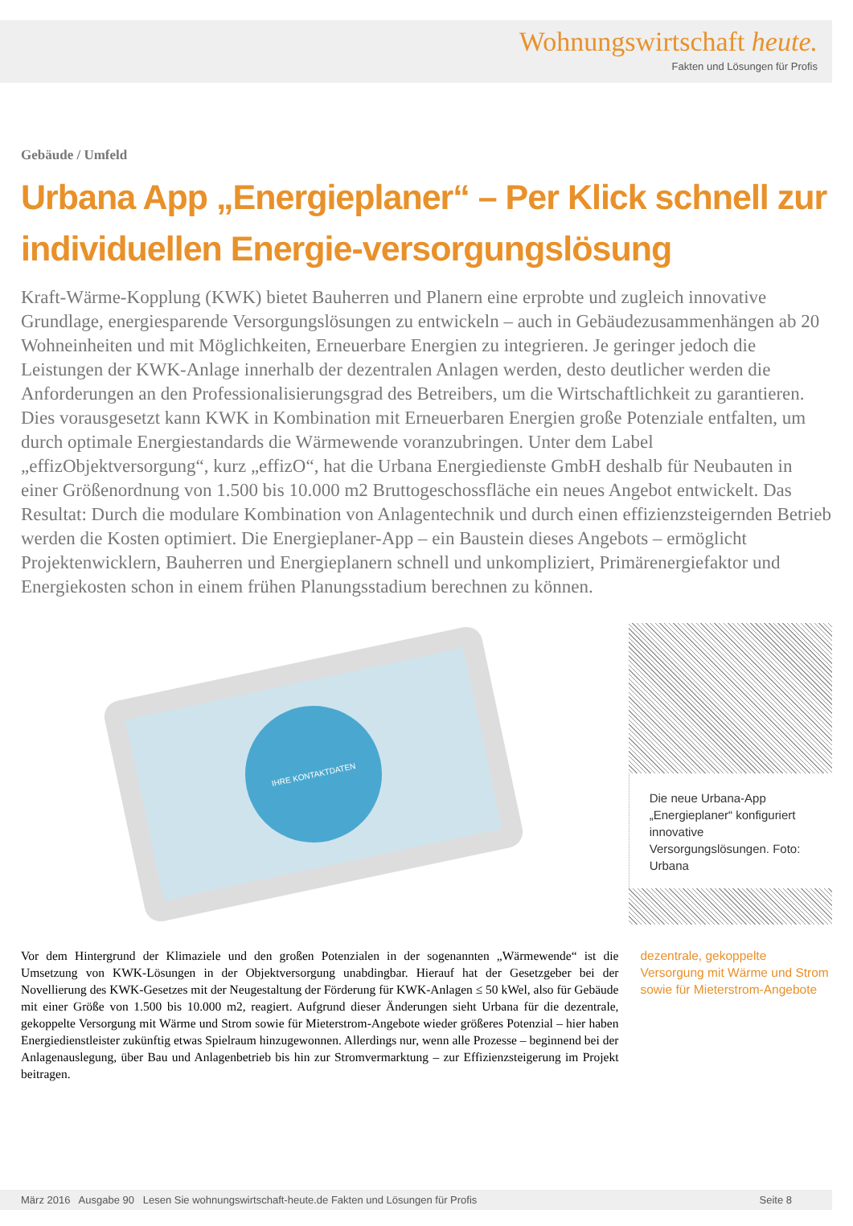Wohnungswirtschaft heute.
Fakten und Lösungen für Profis
Gebäude / Umfeld
Urbana App „Energieplaner“ – Per Klick schnell zur individuellen Energie-versorgungslösung
Kraft-Wärme-Kopplung (KWK) bietet Bauherren und Planern eine erprobte und zugleich innovative Grundlage, energiesparende Versorgungslösungen zu entwickeln – auch in Gebäudezusammenhängen ab 20 Wohneinheiten und mit Möglichkeiten, Erneuerbare Energien zu integrieren. Je geringer jedoch die Leistungen der KWK-Anlage innerhalb der dezentralen Anlagen werden, desto deutlicher werden die Anforderungen an den Professionalisierungsgrad des Betreibers, um die Wirtschaftlichkeit zu garantieren. Dies vorausgesetzt kann KWK in Kombination mit Erneuerbaren Energien große Potenziale entfalten, um durch optimale Energiestandards die Wärmewende voranzubringen. Unter dem Label „effizObjektversorgung“, kurz „effizO“, hat die Urbana Energiedienste GmbH deshalb für Neubauten in einer Größenordnung von 1.500 bis 10.000 m2 Bruttogeschossfläche ein neues Angebot entwickelt. Das Resultat: Durch die modulare Kombination von Anlagentechnik und durch einen effizienzsteigernden Betrieb werden die Kosten optimiert. Die Energieplaner-App – ein Baustein dieses Angebots – ermöglicht Projektenwicklern, Bauherren und Energieplanern schnell und unkompliziert, Primärenergiefaktor und Energiekosten schon in einem frühen Planungsstadium berechnen zu können.
IHRE KONTAKTDATEN
Die neue Urbana-App „Energieplaner“ konfiguriert innovative Versorgungslösungen. Foto: Urbana
Vor dem Hintergrund der Klimaziele und den großen Potenzialen in der sogenannten „Wärmewende“ ist die Umsetzung von KWK-Lösungen in der Objektversorgung unabdingbar. Hierauf hat der Gesetzgeber bei der Novellierung des KWK-Gesetzes mit der Neugestaltung der Förderung für KWK-Anlagen ≤ 50 kWel, also für Gebäude mit einer Größe von 1.500 bis 10.000 m2, reagiert. Aufgrund dieser Änderungen sieht Urbana für die dezentrale, gekoppelte Versorgung mit Wärme und Strom sowie für Mieterstrom-Angebote wieder größeres Potenzial – hier haben Energiedienstleister zukünftig etwas Spielraum hinzugewonnen. Allerdings nur, wenn alle Prozesse – beginnend bei der Anlagenauslegung, über Bau und Anlagenbetrieb bis hin zur Stromvermarktung – zur Effizienzsteigerung im Projekt beitragen.
dezentrale, gekoppelte Versorgung mit Wärme und Strom sowie für Mieterstrom-Angebote
März 2016 Ausgabe 90 Lesen Sie wohnungswirtschaft-heute.de Fakten und Lösungen für Profis Seite 8